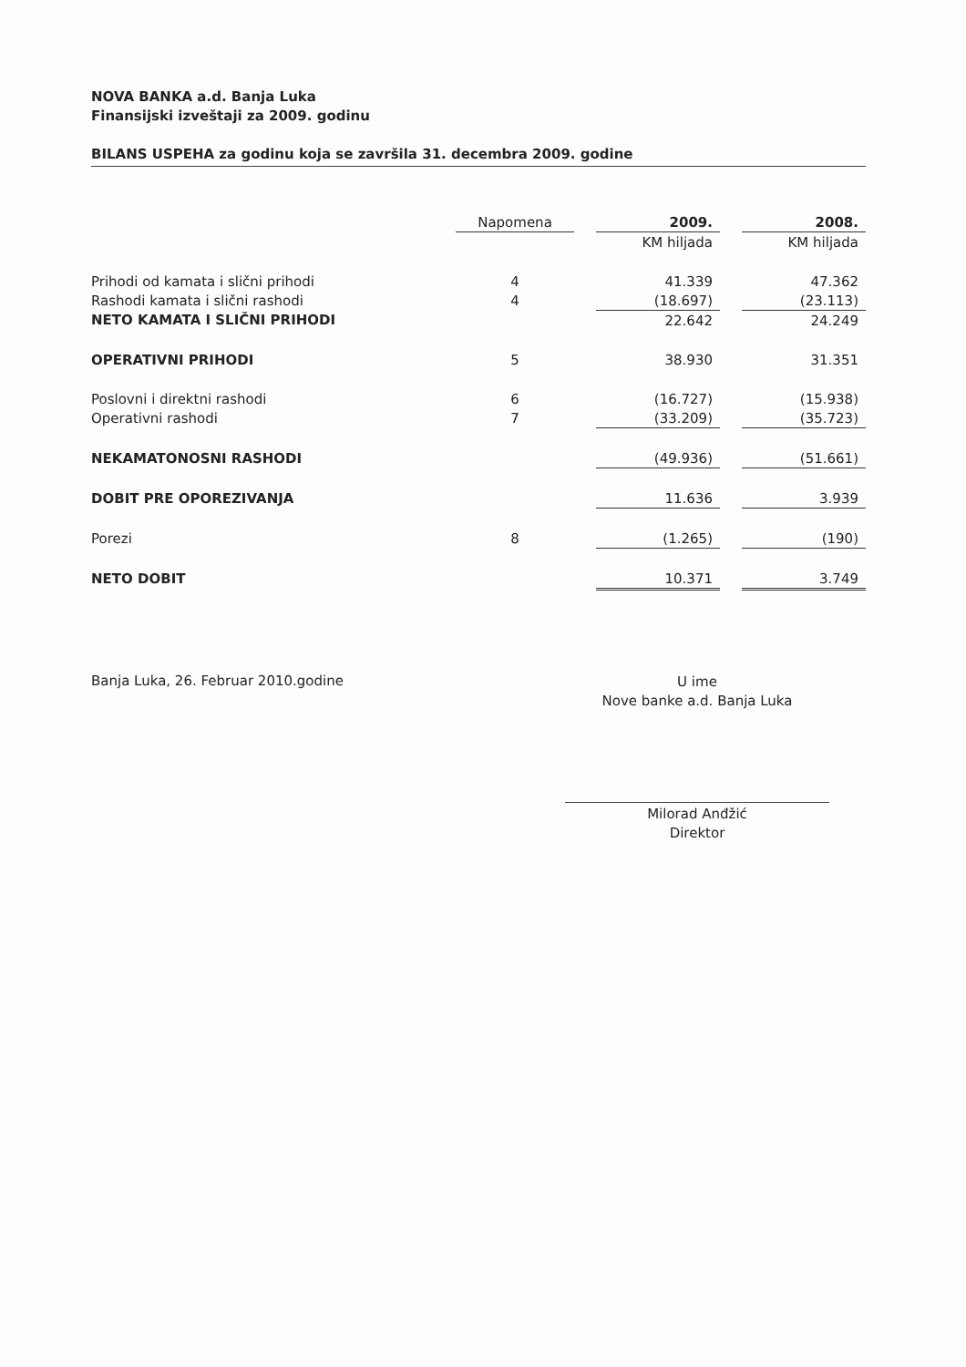NOVA BANKA a.d. Banja Luka
Finansijski izveštaji za 2009. godinu
BILANS USPEHA za godinu koja se završila 31. decembra 2009. godine
| | Napomena | | 2009. | | 2008. |
| --- | --- | --- | --- | --- | --- |
| | | | KM hiljada | | KM hiljada |
| Prihodi od kamata i slični prihodi | 4 | | 41.339 | | 47.362 |
| Rashodi kamata i slični rashodi | 4 | | (18.697) | | (23.113) |
| NETO KAMATA I SLIČNI PRIHODI | | | 22.642 | | 24.249 |
| OPERATIVNI PRIHODI | 5 | | 38.930 | | 31.351 |
| Poslovni i direktni rashodi | 6 | | (16.727) | | (15.938) |
| Operativni rashodi | 7 | | (33.209) | | (35.723) |
| NEKAMATONOSNI RASHODI | | | (49.936) | | (51.661) |
| DOBIT PRE OPOREZIVANJA | | | 11.636 | | 3.939 |
| Porezi | 8 | | (1.265) | | (190) |
| NETO DOBIT | | | 10.371 | | 3.749 |
Banja Luka, 26. Februar 2010.godine
U ime
Nove banke a.d. Banja Luka
Milorad Anđžić
Direktor